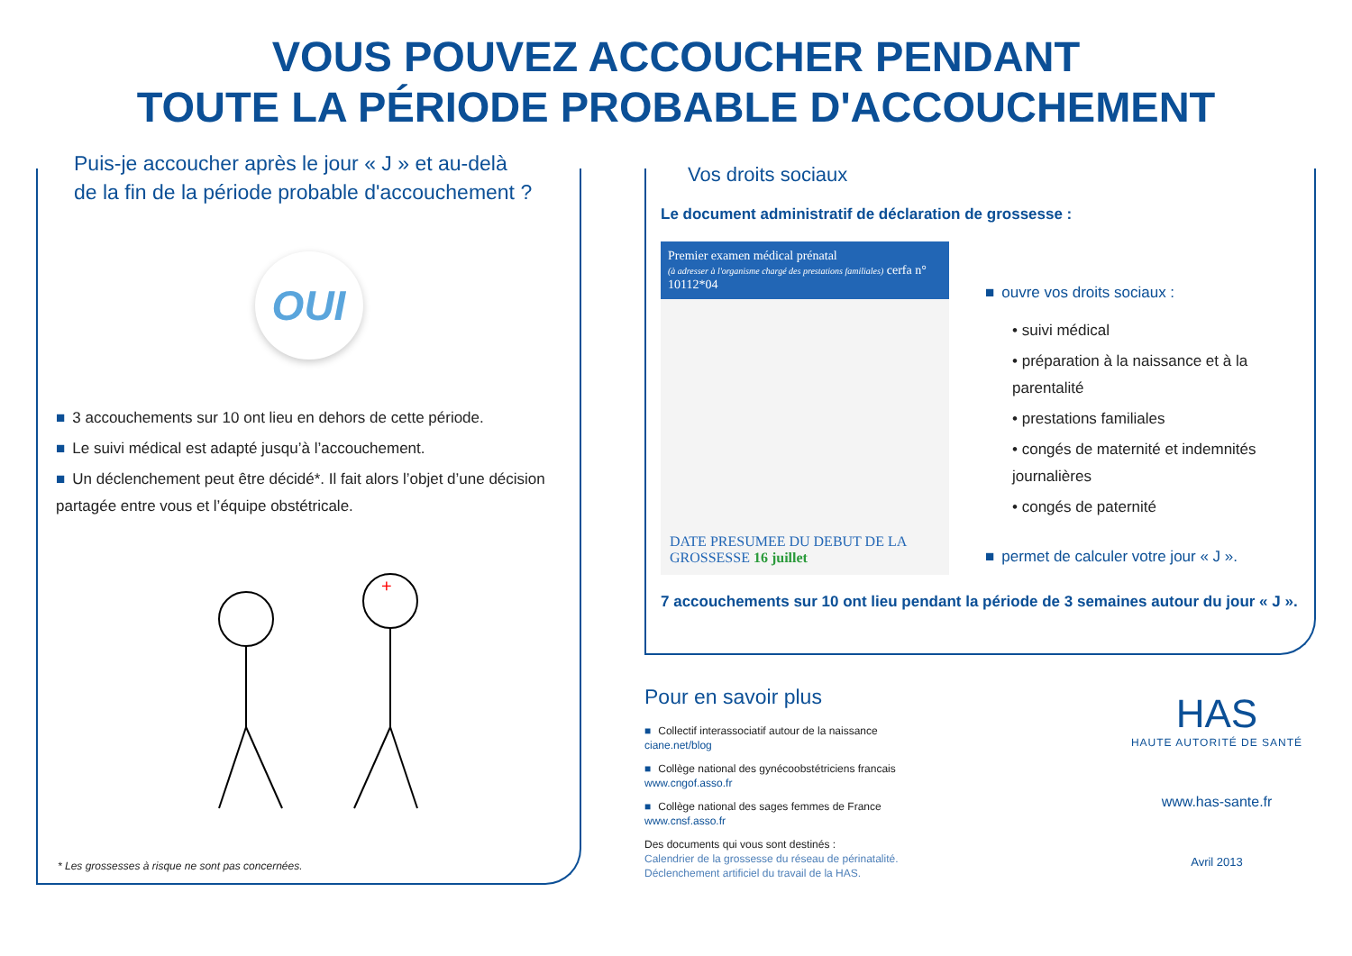VOUS POUVEZ ACCOUCHER PENDANT
TOUTE LA PÉRIODE PROBABLE D'ACCOUCHEMENT
Puis-je accoucher après le jour « J » et au-delà
de la fin de la période probable d'accouchement ?
OUI
■ 3 accouchements sur 10 ont lieu en dehors de cette période.
■ Le suivi médical est adapté jusqu’à l’accouchement.
■ Un déclenchement peut être décidé*. Il fait alors l’objet d’une décision partagée entre vous et l’équipe obstétricale.
+
* Les grossesses à risque ne sont pas concernées.
Vos droits sociaux
Le document administratif de déclaration de grossesse :
Premier examen médical prénatal
(à adresser à l'organisme chargé des prestations familiales) cerfa n° 10112*04
DATE PRESUMEE DU DEBUT DE LA GROSSESSE 16 juillet
■ ouvre vos droits sociaux :
• suivi médical
• préparation à la naissance et à la parentalité
• prestations familiales
• congés de maternité et indemnités journalières
• congés de paternité
■ permet de calculer votre jour « J ».
7 accouchements sur 10 ont lieu pendant la période de 3 semaines autour du jour « J ».
Pour en savoir plus
■ Collectif interassociatif autour de la naissance
ciane.net/blog
■ Collège national des gynécoobstétriciens francais
www.cngof.asso.fr
■ Collège national des sages femmes de France
www.cnsf.asso.fr
Des documents qui vous sont destinés :
Calendrier de la grossesse du réseau de périnatalité.
Déclenchement artificiel du travail de la HAS.
HAS
HAUTE AUTORITÉ DE SANTÉ
www.has-sante.fr
Avril 2013